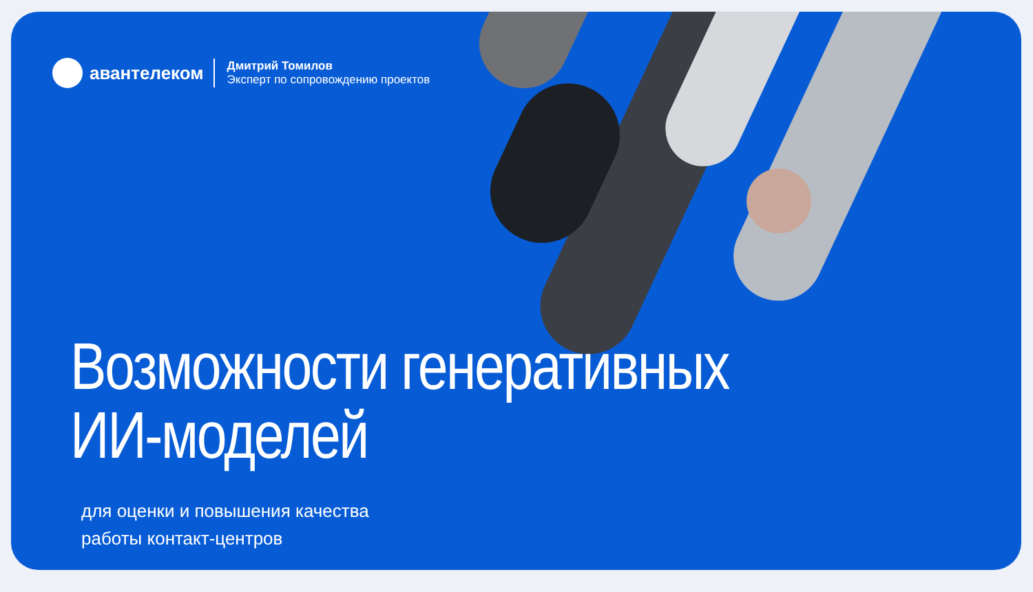авантелеком
Дмитрий Томилов
Эксперт по сопровождению проектов
Возможности генеративных
ИИ-моделей
для оценки и повышения качества
работы контакт-центров